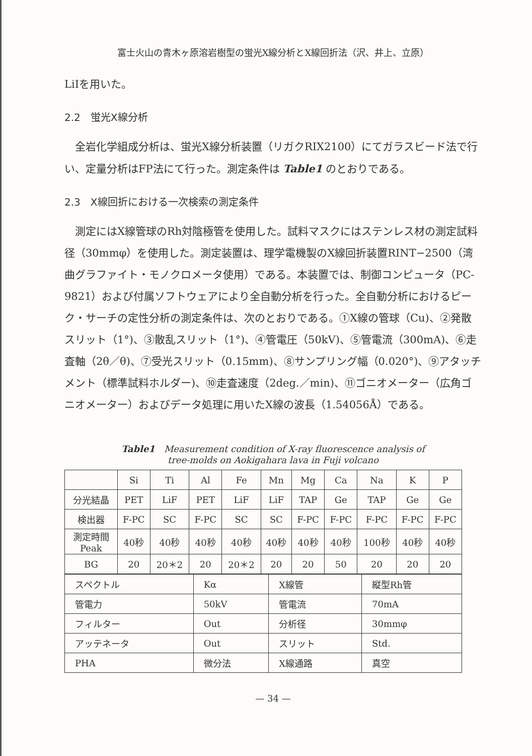富士火山の青木ヶ原溶岩樹型の蛍光X線分析とX線回折法（沢、井上、立原）
LiIを用いた。
2.2　蛍光X線分析
全岩化学組成分析は、蛍光X線分析装置（リガクRIX2100）にてガラスビード法で行い、定量分析はFP法にて行った。測定条件は Table1 のとおりである。
2.3　X線回折における一次検索の測定条件
測定にはX線管球のRh対陰極管を使用した。試料マスクにはステンレス材の測定試料径（30mmφ）を使用した。測定装置は、理学電機製のX線回折装置RINT−2500（湾曲グラファイト・モノクロメータ使用）である。本装置では、制御コンピュータ（PC-9821）および付属ソフトウェアにより全自動分析を行った。全自動分析におけるピーク・サーチの定性分析の測定条件は、次のとおりである。①X線の管球（Cu)、②発散スリット（1°)、③散乱スリット（1°)、④管電圧（50kV)、⑤管電流（300mA)、⑥走査軸（2θ／θ)、⑦受光スリット（0.15mm)、⑧サンプリング幅（0.020°)、⑨アタッチメント（標準試料ホルダー)、⑩走査速度（2deg.／min)、⑪ゴニオメーター（広角ゴニオメーター）およびデータ処理に用いたX線の波長（1.54056Å）である。
Table1　Measurement condition of X-ray fluorescence analysis of
tree-molds on Aokigahara lava in Fuji volcano
| | Si | Ti | Al | Fe | Mn | Mg | Ca | Na | K | P |
| 分光結晶 | PET | LiF | PET | LiF | LiF | TAP | Ge | TAP | Ge | Ge |
| 検出器 | F-PC | SC | F-PC | SC | SC | F-PC | F-PC | F-PC | F-PC | F-PC |
| 測定時間 Peak | 40秒 | 40秒 | 40秒 | 40秒 | 40秒 | 40秒 | 40秒 | 100秒 | 40秒 | 40秒 |
| BG | 20 | 20＊2 | 20 | 20＊2 | 20 | 20 | 50 | 20 | 20 | 20 |
| スペクトル | Kα | X線管 | 縦型Rh管 |
| 管電力 | 50kV | 管電流 | 70mA |
| フィルター | Out | 分析径 | 30mmφ |
| アッテネータ | Out | スリット | Std. |
| PHA | 微分法 | X線通路 | 真空 |
— 34 —